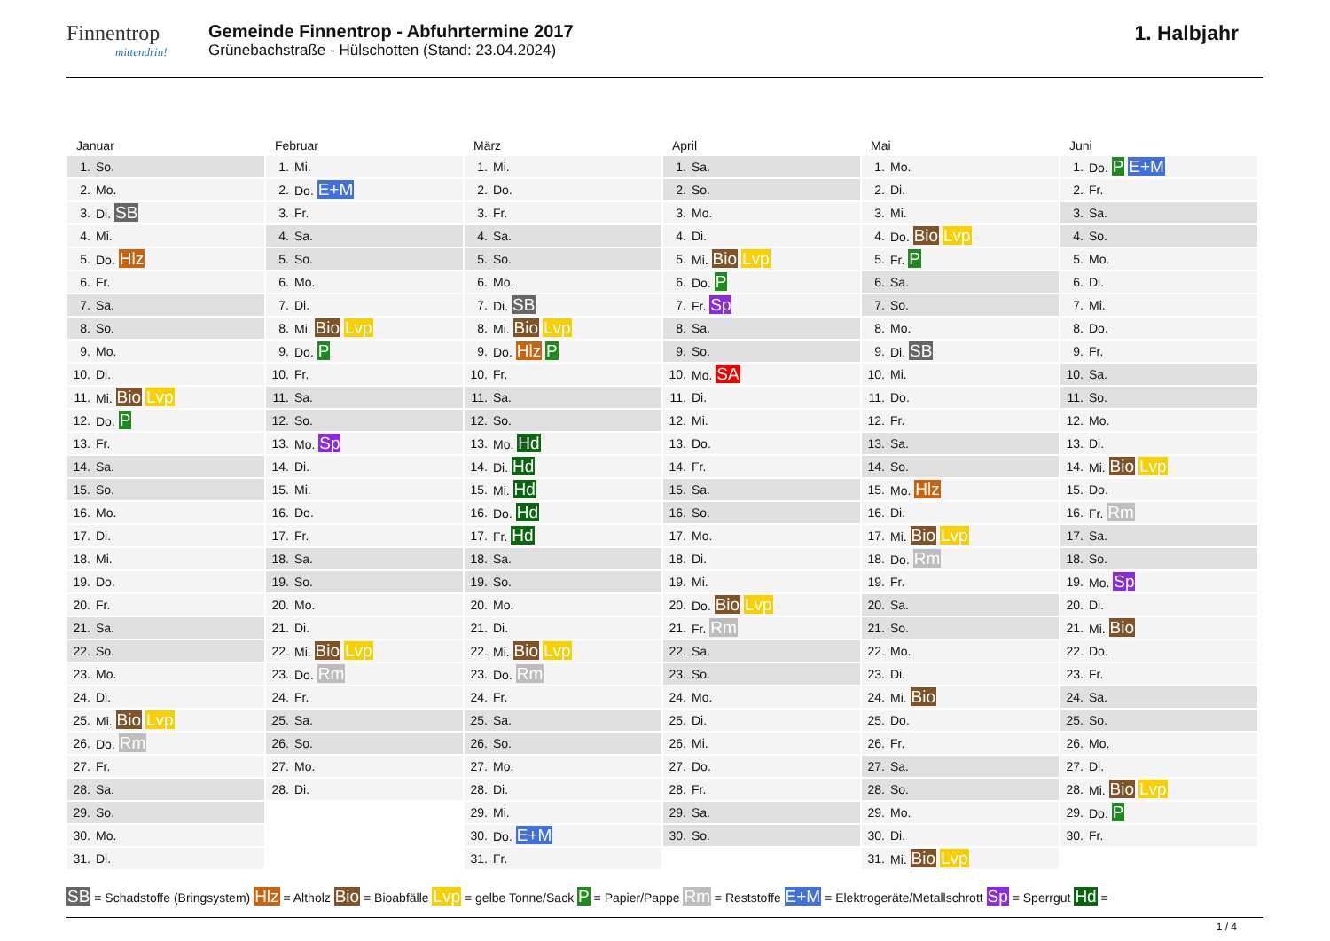Finnentrop
mittendrin!
Gemeinde Finnentrop - Abfuhrtermine 2017
Grünebachstraße - Hülschotten (Stand: 23.04.2024)
1. Halbjahr
Januar
| 1. | So. |
| 2. | Mo. |
| 3. | Di. SB |
| 4. | Mi. |
| 5. | Do. Hlz |
| 6. | Fr. |
| 7. | Sa. |
| 8. | So. |
| 9. | Mo. |
| 10. | Di. |
| 11. | Mi. Bio Lvp |
| 12. | Do. P |
| 13. | Fr. |
| 14. | Sa. |
| 15. | So. |
| 16. | Mo. |
| 17. | Di. |
| 18. | Mi. |
| 19. | Do. |
| 20. | Fr. |
| 21. | Sa. |
| 22. | So. |
| 23. | Mo. |
| 24. | Di. |
| 25. | Mi. Bio Lvp |
| 26. | Do. Rm |
| 27. | Fr. |
| 28. | Sa. |
| 29. | So. |
| 30. | Mo. |
| 31. | Di. |
Februar
| 1. | Mi. |
| 2. | Do. E+M |
| 3. | Fr. |
| 4. | Sa. |
| 5. | So. |
| 6. | Mo. |
| 7. | Di. |
| 8. | Mi. Bio Lvp |
| 9. | Do. P |
| 10. | Fr. |
| 11. | Sa. |
| 12. | So. |
| 13. | Mo. Sp |
| 14. | Di. |
| 15. | Mi. |
| 16. | Do. |
| 17. | Fr. |
| 18. | Sa. |
| 19. | So. |
| 20. | Mo. |
| 21. | Di. |
| 22. | Mi. Bio Lvp |
| 23. | Do. Rm |
| 24. | Fr. |
| 25. | Sa. |
| 26. | So. |
| 27. | Mo. |
| 28. | Di. |
März
| 1. | Mi. |
| 2. | Do. |
| 3. | Fr. |
| 4. | Sa. |
| 5. | So. |
| 6. | Mo. |
| 7. | Di. SB |
| 8. | Mi. Bio Lvp |
| 9. | Do. Hlz P |
| 10. | Fr. |
| 11. | Sa. |
| 12. | So. |
| 13. | Mo. Hd |
| 14. | Di. Hd |
| 15. | Mi. Hd |
| 16. | Do. Hd |
| 17. | Fr. Hd |
| 18. | Sa. |
| 19. | So. |
| 20. | Mo. |
| 21. | Di. |
| 22. | Mi. Bio Lvp |
| 23. | Do. Rm |
| 24. | Fr. |
| 25. | Sa. |
| 26. | So. |
| 27. | Mo. |
| 28. | Di. |
| 29. | Mi. |
| 30. | Do. E+M |
| 31. | Fr. |
April
| 1. | Sa. |
| 2. | So. |
| 3. | Mo. |
| 4. | Di. |
| 5. | Mi. Bio Lvp |
| 6. | Do. P |
| 7. | Fr. Sp |
| 8. | Sa. |
| 9. | So. |
| 10. | Mo. SA |
| 11. | Di. |
| 12. | Mi. |
| 13. | Do. |
| 14. | Fr. |
| 15. | Sa. |
| 16. | So. |
| 17. | Mo. |
| 18. | Di. |
| 19. | Mi. |
| 20. | Do. Bio Lvp |
| 21. | Fr. Rm |
| 22. | Sa. |
| 23. | So. |
| 24. | Mo. |
| 25. | Di. |
| 26. | Mi. |
| 27. | Do. |
| 28. | Fr. |
| 29. | Sa. |
| 30. | So. |
Mai
| 1. | Mo. |
| 2. | Di. |
| 3. | Mi. |
| 4. | Do. Bio Lvp |
| 5. | Fr. P |
| 6. | Sa. |
| 7. | So. |
| 8. | Mo. |
| 9. | Di. SB |
| 10. | Mi. |
| 11. | Do. |
| 12. | Fr. |
| 13. | Sa. |
| 14. | So. |
| 15. | Mo. Hlz |
| 16. | Di. |
| 17. | Mi. Bio Lvp |
| 18. | Do. Rm |
| 19. | Fr. |
| 20. | Sa. |
| 21. | So. |
| 22. | Mo. |
| 23. | Di. |
| 24. | Mi. Bio |
| 25. | Do. |
| 26. | Fr. |
| 27. | Sa. |
| 28. | So. |
| 29. | Mo. |
| 30. | Di. |
| 31. | Mi. Bio Lvp |
Juni
| 1. | Do. P E+M |
| 2. | Fr. |
| 3. | Sa. |
| 4. | So. |
| 5. | Mo. |
| 6. | Di. |
| 7. | Mi. |
| 8. | Do. |
| 9. | Fr. |
| 10. | Sa. |
| 11. | So. |
| 12. | Mo. |
| 13. | Di. |
| 14. | Mi. Bio Lvp |
| 15. | Do. |
| 16. | Fr. Rm |
| 17. | Sa. |
| 18. | So. |
| 19. | Mo. Sp |
| 20. | Di. |
| 21. | Mi. Bio |
| 22. | Do. |
| 23. | Fr. |
| 24. | Sa. |
| 25. | So. |
| 26. | Mo. |
| 27. | Di. |
| 28. | Mi. Bio Lvp |
| 29. | Do. P |
| 30. | Fr. |
SB = Schadstoffe (Bringsystem) Hlz = Altholz Bio = Bioabfälle Lvp = gelbe Tonne/Sack P = Papier/Pappe Rm = Reststoffe E+M = Elektrogeräte/Metallschrott Sp = Sperrgut Hd =
1 / 4